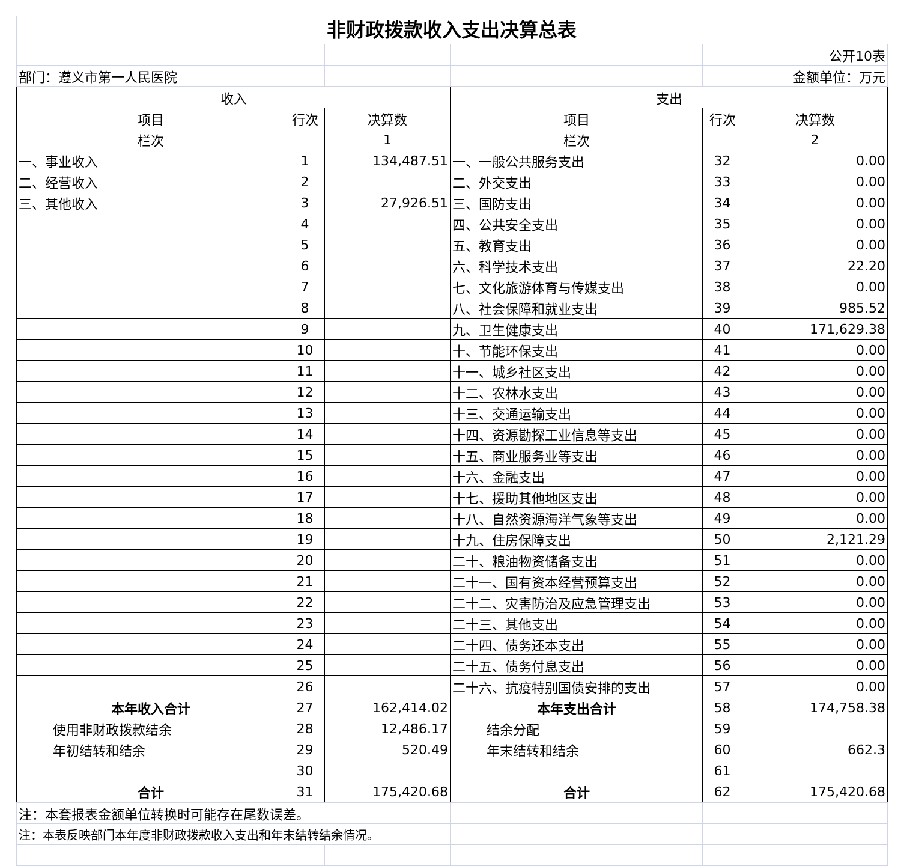非财政拨款收入支出决算总表
| | | | | | 公开10表 |
| 部门：遵义市第一人民医院 | | | | | 金额单位：万元 |
| 收入 | | | 支出 | | |
| --- | --- | --- | --- | --- | --- |
| 项目 | 行次 | 决算数 | 项目 | 行次 | 决算数 |
| 栏次 | | 1 | 栏次 | | 2 |
| 一、事业收入 | 1 | 134,487.51 | 一、一般公共服务支出 | 32 | 0.00 |
| 二、经营收入 | 2 | | 二、外交支出 | 33 | 0.00 |
| 三、其他收入 | 3 | 27,926.51 | 三、国防支出 | 34 | 0.00 |
| | 4 | | 四、公共安全支出 | 35 | 0.00 |
| | 5 | | 五、教育支出 | 36 | 0.00 |
| | 6 | | 六、科学技术支出 | 37 | 22.20 |
| | 7 | | 七、文化旅游体育与传媒支出 | 38 | 0.00 |
| | 8 | | 八、社会保障和就业支出 | 39 | 985.52 |
| | 9 | | 九、卫生健康支出 | 40 | 171,629.38 |
| | 10 | | 十、节能环保支出 | 41 | 0.00 |
| | 11 | | 十一、城乡社区支出 | 42 | 0.00 |
| | 12 | | 十二、农林水支出 | 43 | 0.00 |
| | 13 | | 十三、交通运输支出 | 44 | 0.00 |
| | 14 | | 十四、资源勘探工业信息等支出 | 45 | 0.00 |
| | 15 | | 十五、商业服务业等支出 | 46 | 0.00 |
| | 16 | | 十六、金融支出 | 47 | 0.00 |
| | 17 | | 十七、援助其他地区支出 | 48 | 0.00 |
| | 18 | | 十八、自然资源海洋气象等支出 | 49 | 0.00 |
| | 19 | | 十九、住房保障支出 | 50 | 2,121.29 |
| | 20 | | 二十、粮油物资储备支出 | 51 | 0.00 |
| | 21 | | 二十一、国有资本经营预算支出 | 52 | 0.00 |
| | 22 | | 二十二、灾害防治及应急管理支出 | 53 | 0.00 |
| | 23 | | 二十三、其他支出 | 54 | 0.00 |
| | 24 | | 二十四、债务还本支出 | 55 | 0.00 |
| | 25 | | 二十五、债务付息支出 | 56 | 0.00 |
| | 26 | | 二十六、抗疫特别国债安排的支出 | 57 | 0.00 |
| 本年收入合计 | 27 | 162,414.02 | 本年支出合计 | 58 | 174,758.38 |
| 使用非财政拨款结余 | 28 | 12,486.17 | 结余分配 | 59 | |
| 年初结转和结余 | 29 | 520.49 | 年末结转和结余 | 60 | 662.3 |
| | 30 | | | 61 | |
| 合计 | 31 | 175,420.68 | 合计 | 62 | 175,420.68 |
| 注：本套报表金额单位转换时可能存在尾数误差。 | | | | | |
| 注：本表反映部门本年度非财政拨款收入支出和年末结转结余情况。 | | | | | |